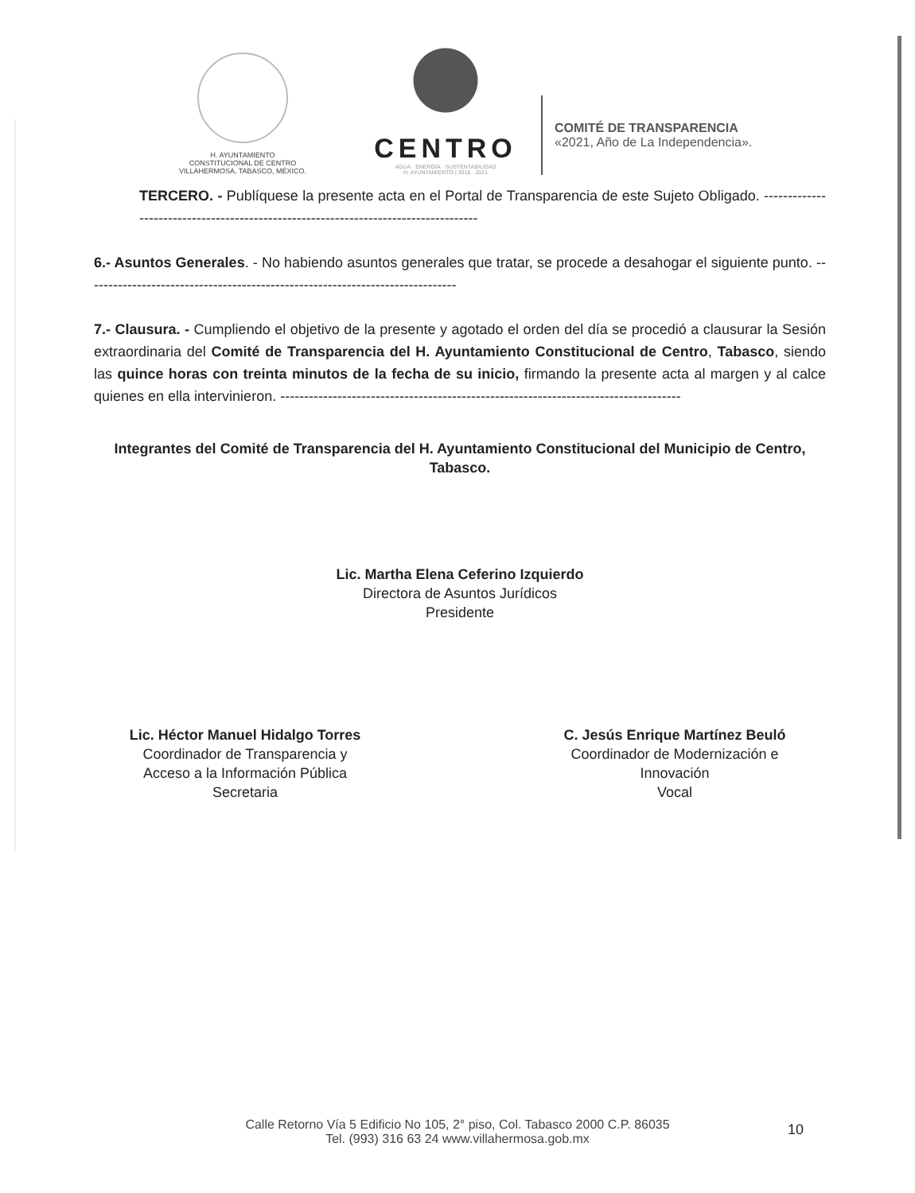H. AYUNTAMIENTO
CONSTITUCIONAL DE CENTRO
VILLAHERMOSA, TABASCO, MÉXICO.
CENTRO
AGUA · ENERGÍA · SUSTENTABILIDAD
H. AYUNTAMIENTO | 2018 · 2021
COMITÉ DE TRANSPARENCIA
«2021, Año de La Independencia».
TERCERO. - Publíquese la presente acta en el Portal de Transparencia de este Sujeto Obligado. ------------------------------------------------------------------------------------
6.- Asuntos Generales. - No habiendo asuntos generales que tratar, se procede a desahogar el siguiente punto. ------------------------------------------------------------------------------
7.- Clausura. - Cumpliendo el objetivo de la presente y agotado el orden del día se procedió a clausurar la Sesión extraordinaria del Comité de Transparencia del H. Ayuntamiento Constitucional de Centro, Tabasco, siendo las quince horas con treinta minutos de la fecha de su inicio, firmando la presente acta al margen y al calce quienes en ella intervinieron. ------------------------------------------------------------------------------------
Integrantes del Comité de Transparencia del H. Ayuntamiento Constitucional del Municipio de Centro, Tabasco.
Lic. Martha Elena Ceferino Izquierdo
Directora de Asuntos Jurídicos
Presidente
Lic. Héctor Manuel Hidalgo Torres
Coordinador de Transparencia y
Acceso a la Información Pública
Secretaria
C. Jesús Enrique Martínez Beuló
Coordinador de Modernización e
Innovación
Vocal
Calle Retorno Vía 5 Edificio No 105, 2° piso, Col. Tabasco 2000 C.P. 86035
Tel. (993) 316 63 24 www.villahermosa.gob.mx
10